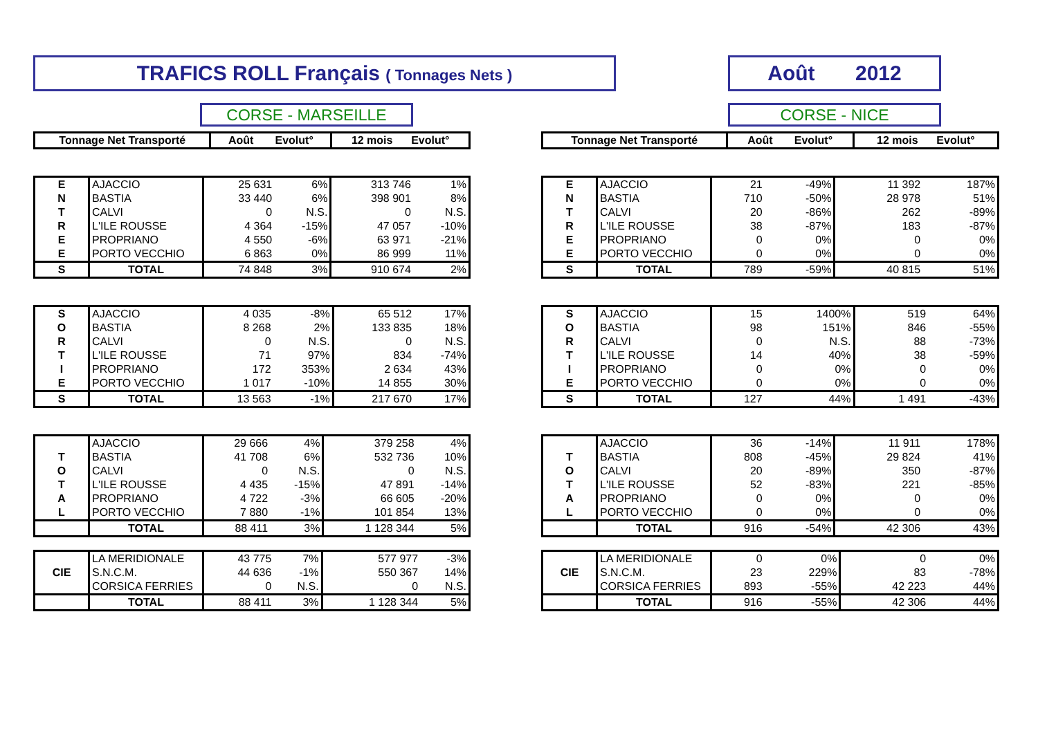TRAFICS ROLL Français ( Tonnages Nets ) Août 2012
CORSE - MARSEILLE CORSE - NICE
| Tonnage Net Transporté | Août Evolut° | 12 mois Evolut° |
| --- | --- | --- |
| E | AJACCIO | 25 631 | 6% | 313 746 | 1% |
| N | BASTIA | 33 440 | 6% | 398 901 | 8% |
| T | CALVI | 0 | N.S. | 0 | N.S. |
| R | L'ILE ROUSSE | 4 364 | -15% | 47 057 | -10% |
| E | PROPRIANO | 4 550 | -6% | 63 971 | -21% |
| E | PORTO VECCHIO | 6 863 | 0% | 86 999 | 11% |
| S | TOTAL | 74 848 | 3% | 910 674 | 2% |
| S | AJACCIO | 4 035 | -8% | 65 512 | 17% |
| O | BASTIA | 8 268 | 2% | 133 835 | 18% |
| R | CALVI | 0 | N.S. | 0 | N.S. |
| T | L'ILE ROUSSE | 71 | 97% | 834 | -74% |
| I | PROPRIANO | 172 | 353% | 2 634 | 43% |
| E | PORTO VECCHIO | 1 017 | -10% | 14 855 | 30% |
| S | TOTAL | 13 563 | -1% | 217 670 | 17% |
| | AJACCIO | 29 666 | 4% | 379 258 | 4% |
| T | BASTIA | 41 708 | 6% | 532 736 | 10% |
| O | CALVI | 0 | N.S. | 0 | N.S. |
| T | L'ILE ROUSSE | 4 435 | -15% | 47 891 | -14% |
| A | PROPRIANO | 4 722 | -3% | 66 605 | -20% |
| L | PORTO VECCHIO | 7 880 | -1% | 101 854 | 13% |
| | TOTAL | 88 411 | 3% | 1 128 344 | 5% |
| | LA MERIDIONALE | 43 775 | 7% | 577 977 | -3% |
| CIE | S.N.C.M. | 44 636 | -1% | 550 367 | 14% |
| | CORSICA FERRIES | 0 | N.S. | 0 | N.S. |
| | TOTAL | 88 411 | 3% | 1 128 344 | 5% |
| Tonnage Net Transporté | Août Evolut° | 12 mois Evolut° |
| --- | --- | --- |
| E | AJACCIO | 21 | -49% | 11 392 | 187% |
| N | BASTIA | 710 | -50% | 28 978 | 51% |
| T | CALVI | 20 | -86% | 262 | -89% |
| R | L'ILE ROUSSE | 38 | -87% | 183 | -87% |
| E | PROPRIANO | 0 | 0% | 0 | 0% |
| E | PORTO VECCHIO | 0 | 0% | 0 | 0% |
| S | TOTAL | 789 | -59% | 40 815 | 51% |
| S | AJACCIO | 15 | 1400% | 519 | 64% |
| O | BASTIA | 98 | 151% | 846 | -55% |
| R | CALVI | 0 | N.S. | 88 | -73% |
| T | L'ILE ROUSSE | 14 | 40% | 38 | -59% |
| I | PROPRIANO | 0 | 0% | 0 | 0% |
| E | PORTO VECCHIO | 0 | 0% | 0 | 0% |
| S | TOTAL | 127 | 44% | 1 491 | -43% |
| | AJACCIO | 36 | -14% | 11 911 | 178% |
| T | BASTIA | 808 | -45% | 29 824 | 41% |
| O | CALVI | 20 | -89% | 350 | -87% |
| T | L'ILE ROUSSE | 52 | -83% | 221 | -85% |
| A | PROPRIANO | 0 | 0% | 0 | 0% |
| L | PORTO VECCHIO | 0 | 0% | 0 | 0% |
| | TOTAL | 916 | -54% | 42 306 | 43% |
| | LA MERIDIONALE | 0 | 0% | 0 | 0% |
| CIE | S.N.C.M. | 23 | 229% | 83 | -78% |
| | CORSICA FERRIES | 893 | -55% | 42 223 | 44% |
| | TOTAL | 916 | -55% | 42 306 | 44% |